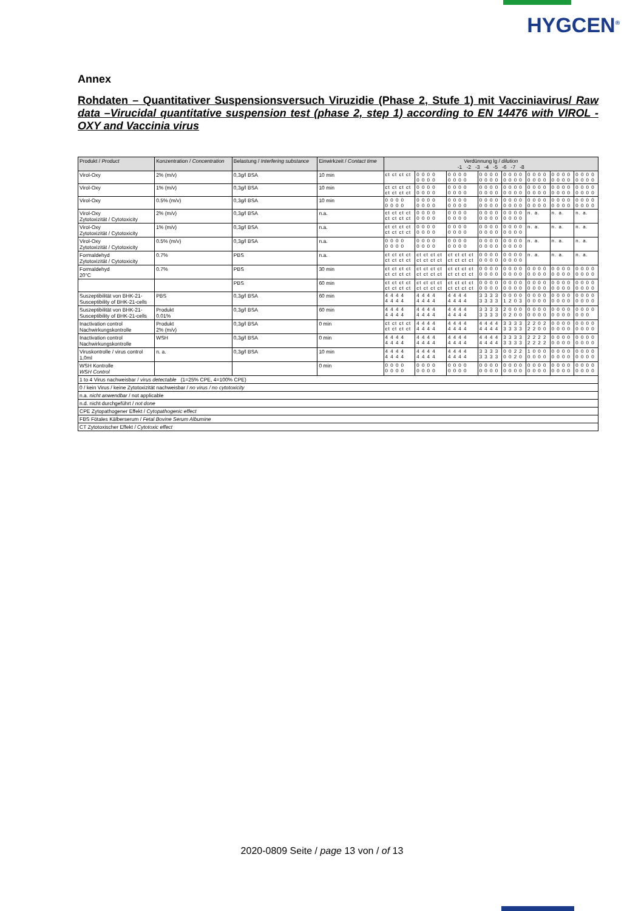HYGCEN<sup>®</sup>
Annex
Rohdaten – Quantitativer Suspensionsversuch Viruzidie (Phase 2, Stufe 1) mit Vacciniavirus/ Raw data –Virucidal quantitative suspension test (phase 2, step 1) according to EN 14476 with VIROL - OXY and Vaccinia virus
| Produkt / Product | Konzentration / Concentration | Belastung / Interfering substance | Einwirkzeit / Contact time | Verdünnung lg / dilution -1 -2 -3 -4 -5 -6 -7 -8 | | | | | | | |
| --- | --- | --- | --- | --- | --- | --- | --- | --- | --- | --- | --- |
| Virol-Oxy | 2% (m/v) | 0,3g/l BSA | 10 min | ct ct ct ct | 0 0 0 0 0 0 0 0 | 0 0 0 0 0 0 0 0 | 0 0 0 0 0 0 0 0 | 0 0 0 0 0 0 0 0 | 0 0 0 0 0 0 0 0 | 0 0 0 0 0 0 0 0 | 0 0 0 0 0 0 0 0 |
| Virol-Oxy | 1% (m/v) | 0,3g/l BSA | 10 min | ct ct ct ct ct ct ct ct | 0 0 0 0 0 0 0 0 | 0 0 0 0 0 0 0 0 | 0 0 0 0 0 0 0 0 | 0 0 0 0 0 0 0 0 | 0 0 0 0 0 0 0 0 | 0 0 0 0 0 0 0 0 | 0 0 0 0 0 0 0 0 |
| Virol-Oxy | 0.5% (m/v) | 0,3g/l BSA | 10 min | 0 0 0 0 0 0 0 0 | 0 0 0 0 0 0 0 0 | 0 0 0 0 0 0 0 0 | 0 0 0 0 0 0 0 0 | 0 0 0 0 0 0 0 0 | 0 0 0 0 0 0 0 0 | 0 0 0 0 0 0 0 0 | 0 0 0 0 0 0 0 0 |
| Virol-Oxy Zytotoxizität / Cytotoxicity | 2% (m/v) | 0,3g/l BSA | n.a. | ct ct ct ct ct ct ct ct | 0 0 0 0 0 0 0 0 | 0 0 0 0 0 0 0 0 | 0 0 0 0 0 0 0 0 | 0 0 0 0 0 0 0 0 | n. a. | n. a. | n. a. |
| Virol-Oxy Zytotoxizität / Cytotoxicity | 1% (m/v) | 0,3g/l BSA | n.a. | ct ct ct ct ct ct ct ct | 0 0 0 0 0 0 0 0 | 0 0 0 0 0 0 0 0 | 0 0 0 0 0 0 0 0 | 0 0 0 0 0 0 0 0 | n. a. | n. a. | n. a. |
| Virol-Oxy Zytotoxizität / Cytotoxicity | 0.5% (m/v) | 0,3g/l BSA | n.a. | 0 0 0 0 0 0 0 0 | 0 0 0 0 0 0 0 0 | 0 0 0 0 0 0 0 0 | 0 0 0 0 0 0 0 0 | 0 0 0 0 0 0 0 0 | n. a. | n. a. | n. a. |
| Formaldehyd Zytotoxizität / Cytotoxicity | 0.7% | PBS | n.a. | ct ct ct ct ct ct ct ct | ct ct ct ct ct ct ct ct | ct ct ct ct ct ct ct ct | 0 0 0 0 0 0 0 0 | 0 0 0 0 0 0 0 0 | n. a. | n. a. | n. a. |
| Formaldehyd 20°C | 0.7% | PBS | 30 min | ct ct ct ct ct ct ct ct | ct ct ct ct ct ct ct ct | ct ct ct ct ct ct ct ct | 0 0 0 0 0 0 0 0 | 0 0 0 0 0 0 0 0 | 0 0 0 0 0 0 0 0 | 0 0 0 0 0 0 0 0 | 0 0 0 0 0 0 0 0 |
| | | PBS | 60 min | ct ct ct ct ct ct ct ct | ct ct ct ct ct ct ct ct | ct ct ct ct ct ct ct ct | 0 0 0 0 0 0 0 0 | 0 0 0 0 0 0 0 0 | 0 0 0 0 0 0 0 0 | 0 0 0 0 0 0 0 0 | 0 0 0 0 0 0 0 0 |
| Suszeptibilität von BHK-21- Susceptibility of BHK-21-cells | PBS | 0,3g/l BSA | 60 min | 4 4 4 4 4 4 4 4 | 4 4 4 4 4 4 4 4 | 4 4 4 4 4 4 4 4 | 3 3 3 3 3 3 3 3 | 0 0 0 0 1 2 0 3 | 0 0 0 0 0 0 0 0 | 0 0 0 0 0 0 0 0 | 0 0 0 0 0 0 0 0 |
| Suszeptibilität von BHK-21- Susceptibility of BHK-21-cells | Produkt 0.01% | 0,3g/l BSA | 60 min | 4 4 4 4 4 4 4 4 | 4 4 4 4 4 4 4 4 | 4 4 4 4 4 4 4 4 | 3 3 3 3 3 3 3 3 | 2 0 0 0 0 2 0 0 | 0 0 0 0 0 0 0 0 | 0 0 0 0 0 0 0 0 | 0 0 0 0 0 0 0 |
| Inactivation control Nachwirkungskontrolle | Produkt 2% (m/v) | 0,3g/l BSA | 0 min | ct ct ct ct ct ct ct ct | 4 4 4 4 4 4 4 4 | 4 4 4 4 4 4 4 4 | 4 4 4 4 4 4 4 4 | 3 3 3 3 3 3 3 3 | 2 2 0 2 2 2 0 0 | 0 0 0 0 0 0 0 0 | 0 0 0 0 0 0 0 0 |
| Inactivation control Nachwirkungskontrolle | WSH | 0,3g/l BSA | 0 min | 4 4 4 4 4 4 4 4 | 4 4 4 4 4 4 4 4 | 4 4 4 4 4 4 4 4 | 4 4 4 4 4 4 4 4 | 3 3 3 3 3 3 3 3 | 2 2 2 2 2 2 2 2 | 0 0 0 0 0 0 0 0 | 0 0 0 0 0 0 0 0 |
| Viruskontrolle / virus control 1,0ml | n. a. | 0,3g/l BSA | 10 min | 4 4 4 4 4 4 4 4 | 4 4 4 4 4 4 4 4 | 4 4 4 4 4 4 4 4 | 3 3 3 3 3 3 3 3 | 0 0 2 2 0 0 2 0 | 1 0 0 0 0 0 0 0 | 0 0 0 0 0 0 0 0 | 0 0 0 0 0 0 0 0 |
| WSH Kontrolle WSH Control | | | 0 min | 0 0 0 0 0 0 0 0 | 0 0 0 0 0 0 0 0 | 0 0 0 0 0 0 0 0 | 0 0 0 0 0 0 0 0 | 0 0 0 0 0 0 0 0 | 0 0 0 0 0 0 0 0 | 0 0 0 0 0 0 0 0 | 0 0 0 0 0 0 0 0 |
| 1 to 4 Virus nachweisbar / virus detectable (1=25% CPE, 4=100% CPE) | | | | | | | | | | | |
| 0 / kein Virus / keine Zytotoxizität nachweisbar / no virus / no cytotoxicity | | | | | | | | | | | |
| n.a. nicht anwendbar / not applicable | | | | | | | | | | | |
| n.d. nicht durchgeführt / not done | | | | | | | | | | | |
| CPE Zytopathogener Effekt / Cytopathogenic effect | | | | | | | | | | | |
| FBS Fötales Kälberserum / Fetal Bovine Serum Albumine | | | | | | | | | | | |
| CT Zytotoxischer Effekt / Cytotoxic effect | | | | | | | | | | | |
2020-0809 Seite / page 13 von / of 13